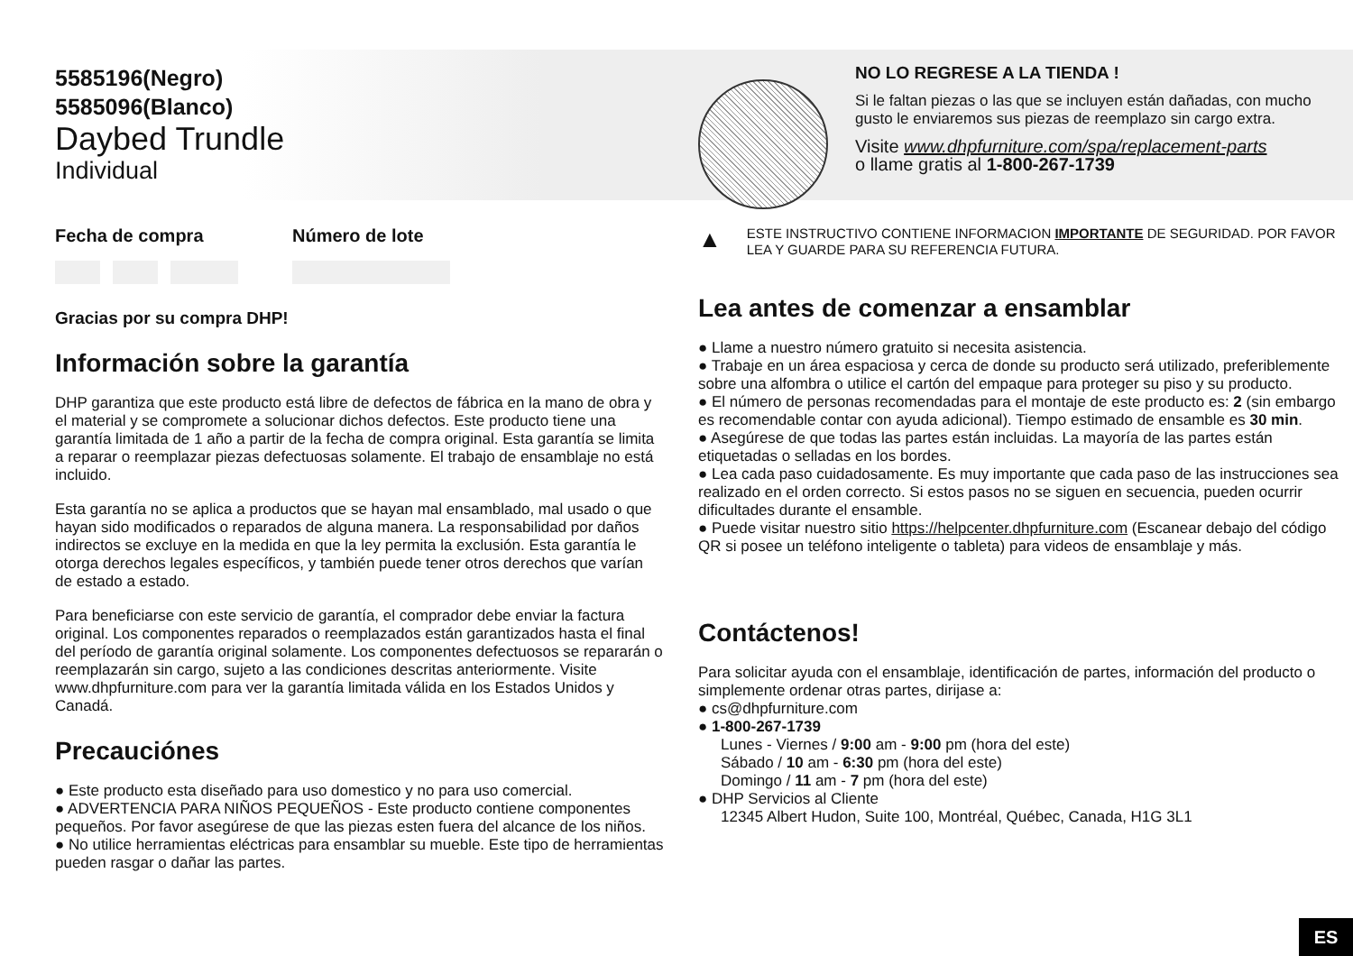5585196(Negro)
5585096(Blanco)
Daybed Trundle
Individual
Fecha de compra Número de lote
Gracias por su compra DHP!
Información sobre la garantía
DHP garantiza que este producto está libre de defectos de fábrica en la mano de obra y el material y se compromete a solucionar dichos defectos. Este producto tiene una garantía limitada de 1 año a partir de la fecha de compra original. Esta garantía se limita a reparar o reemplazar piezas defectuosas solamente. El trabajo de ensamblaje no está incluido.
Esta garantía no se aplica a productos que se hayan mal ensamblado, mal usado o que hayan sido modificados o reparados de alguna manera. La responsabilidad por daños indirectos se excluye en la medida en que la ley permita la exclusión. Esta garantía le otorga derechos legales específicos, y también puede tener otros derechos que varían de estado a estado.
Para beneficiarse con este servicio de garantía, el comprador debe enviar la factura original. Los componentes reparados o reemplazados están garantizados hasta el final del período de garantía original solamente. Los componentes defectuosos se repararán o reemplazarán sin cargo, sujeto a las condiciones descritas anteriormente. Visite www.dhpfurniture.com para ver la garantía limitada válida en los Estados Unidos y Canadá.
Precauciónes
● Este producto esta diseñado para uso domestico y no para uso comercial.
● ADVERTENCIA PARA NIÑOS PEQUEÑOS - Este producto contiene componentes pequeños. Por favor asegúrese de que las piezas esten fuera del alcance de los niños.
● No utilice herramientas eléctricas para ensamblar su mueble. Este tipo de herramientas pueden rasgar o dañar las partes.
NO LO REGRESE A LA TIENDA !
Si le faltan piezas o las que se incluyen están dañadas, con mucho gusto le enviaremos sus piezas de reemplazo sin cargo extra.
Visite www.dhpfurniture.com/spa/replacement-parts
o llame gratis al 1-800-267-1739
▲
ESTE INSTRUCTIVO CONTIENE INFORMACION IMPORTANTE DE SEGURIDAD. POR FAVOR LEA Y GUARDE PARA SU REFERENCIA FUTURA.
Lea antes de comenzar a ensamblar
● Llame a nuestro número gratuito si necesita asistencia.
● Trabaje en un área espaciosa y cerca de donde su producto será utilizado, preferiblemente sobre una alfombra o utilice el cartón del empaque para proteger su piso y su producto.
● El número de personas recomendadas para el montaje de este producto es: 2 (sin embargo es recomendable contar con ayuda adicional). Tiempo estimado de ensamble es 30 min.
● Asegúrese de que todas las partes están incluidas. La mayoría de las partes están etiquetadas o selladas en los bordes.
● Lea cada paso cuidadosamente. Es muy importante que cada paso de las instrucciones sea realizado en el orden correcto. Si estos pasos no se siguen en secuencia, pueden ocurrir dificultades durante el ensamble.
● Puede visitar nuestro sitio https://helpcenter.dhpfurniture.com (Escanear debajo del código QR si posee un teléfono inteligente o tableta) para videos de ensamblaje y más.
Contáctenos!
Para solicitar ayuda con el ensamblaje, identificación de partes, información del producto o simplemente ordenar otras partes, dirijase a:
● cs@dhpfurniture.com
● 1-800-267-1739
Lunes - Viernes / 9:00 am - 9:00 pm (hora del este)
Sábado / 10 am - 6:30 pm (hora del este)
Domingo / 11 am - 7 pm (hora del este)
● DHP Servicios al Cliente
12345 Albert Hudon, Suite 100, Montréal, Québec, Canada, H1G 3L1
ES